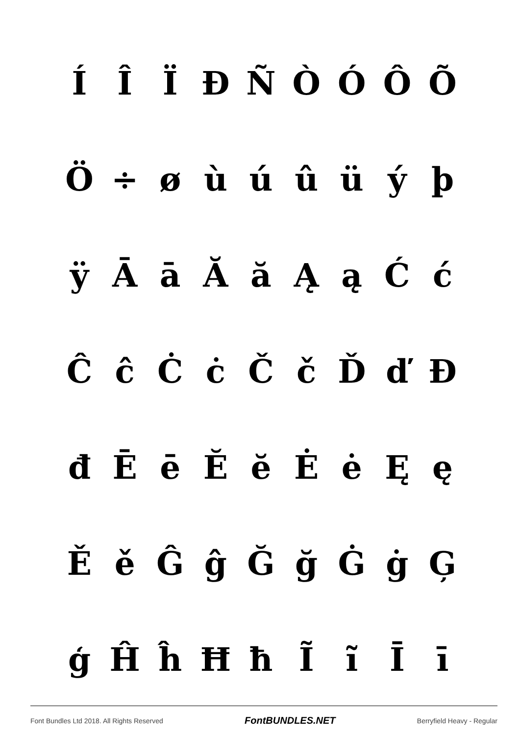Í Î Ï Ð Ñ Ò Ó Ô Õ
Ö ÷ ø ù ú û ü ý þ
ÿ Ā ā Ă ă Ą ą Ć ć
Ĉ ĉ Ċ ċ Č č Ď ď Đ
đ Ē ē Ĕ ĕ Ė ė Ę ę
Ě ě Ĝ ĝ Ğ ğ Ġ ġ Ģ
ģ Ĥ ĥ Ħ ħ Ĩ ĩ Ī ī
Font Bundles Ltd 2018. All Rights Reserved FontBUNDLES.NET Berryfield Heavy - Regular